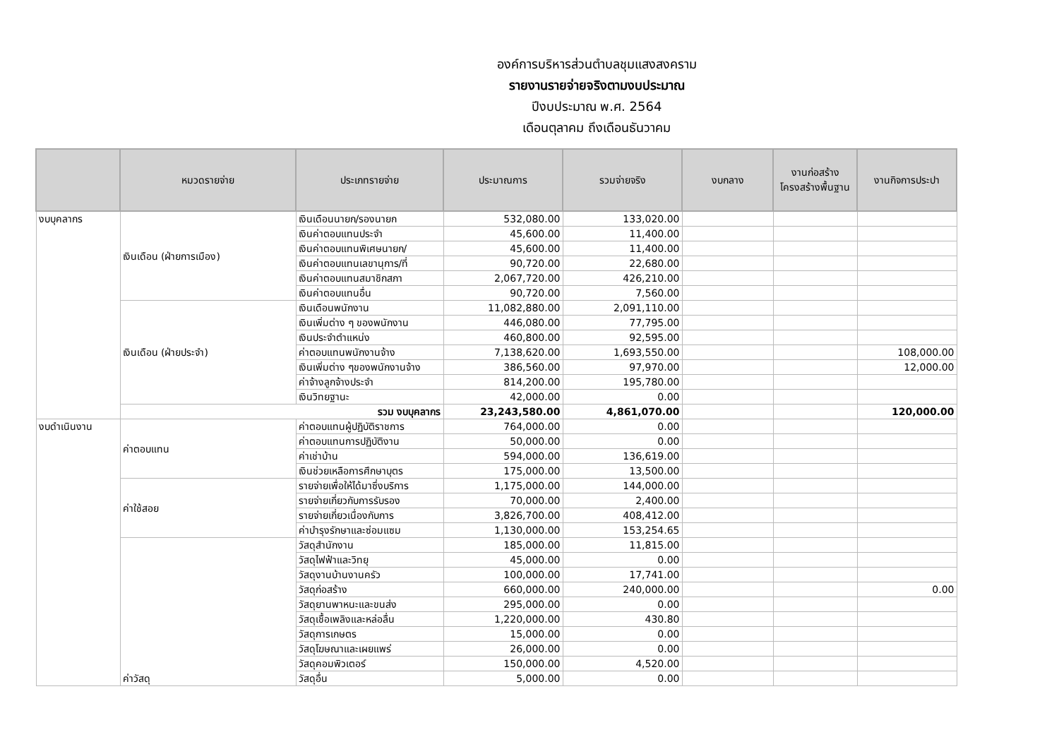องค์การบริหารส่วนตำบลชุมแสงสงคราม
รายงานรายจ่ายจริงตามงบประมาณ
ปีงบประมาณ พ.ศ. 2564
เดือนตุลาคม ถึงเดือนธันวาคม
| | หมวดรายจ่าย | ประเภทรายจ่าย | ประมาณการ | รวมจ่ายจริง | งบกลาง | งานก่อสร้าง โครงสร้างพื้นฐาน | งานกิจการประปา |
| --- | --- | --- | --- | --- | --- | --- | --- |
| งบบุคลากร | เงินเดือน (ฝ่ายการเมือง) | เงินเดือนนายก/รองนายก | 532,080.00 | 133,020.00 | | | |
| | | เงินค่าตอบแทนประจำ | 45,600.00 | 11,400.00 | | | |
| | | เงินค่าตอบแทนพิเศษนายก/ | 45,600.00 | 11,400.00 | | | |
| | | เงินค่าตอบแทนเลขานุการ/ที่ | 90,720.00 | 22,680.00 | | | |
| | | เงินค่าตอบแทนสมาชิกสภา | 2,067,720.00 | 426,210.00 | | | |
| | | เงินค่าตอบแทนอื่น | 90,720.00 | 7,560.00 | | | |
| | เงินเดือน (ฝ่ายประจำ) | เงินเดือนพนักงาน | 11,082,880.00 | 2,091,110.00 | | | |
| | | เงินเพิ่มต่าง ๆ ของพนักงาน | 446,080.00 | 77,795.00 | | | |
| | | เงินประจำตำแหน่ง | 460,800.00 | 92,595.00 | | | |
| | | ค่าตอบแทนพนักงานจ้าง | 7,138,620.00 | 1,693,550.00 | | | 108,000.00 |
| | | เงินเพิ่มต่าง ๆของพนักงานจ้าง | 386,560.00 | 97,970.00 | | | 12,000.00 |
| | | ค่าจ้างลูกจ้างประจำ | 814,200.00 | 195,780.00 | | | |
| | | เงินวิทยฐานะ | 42,000.00 | 0.00 | | | |
| | รวม งบบุคลากร | | 23,243,580.00 | 4,861,070.00 | | | 120,000.00 |
| งบดำเนินงาน | ค่าตอบแทน | ค่าตอบแทนผู้ปฏิบัติราชการ | 764,000.00 | 0.00 | | | |
| | | ค่าตอบแทนการปฏิบัติงาน | 50,000.00 | 0.00 | | | |
| | | ค่าเช่าบ้าน | 594,000.00 | 136,619.00 | | | |
| | | เงินช่วยเหลือการศึกษาบุตร | 175,000.00 | 13,500.00 | | | |
| | ค่าใช้สอย | รายจ่ายเพื่อให้ได้มาซึ่งบริการ | 1,175,000.00 | 144,000.00 | | | |
| | | รายจ่ายเกี่ยวกับการรับรอง | 70,000.00 | 2,400.00 | | | |
| | | รายจ่ายเกี่ยวเนื่องกับการ | 3,826,700.00 | 408,412.00 | | | |
| | | ค่าบำรุงรักษาและซ่อมแซม | 1,130,000.00 | 153,254.65 | | | |
| | ค่าวัสดุ | วัสดุสำนักงาน | 185,000.00 | 11,815.00 | | | |
| | | วัสดุไฟฟ้าและวิทยุ | 45,000.00 | 0.00 | | | |
| | | วัสดุงานบ้านงานครัว | 100,000.00 | 17,741.00 | | | |
| | | วัสดุก่อสร้าง | 660,000.00 | 240,000.00 | | | 0.00 |
| | | วัสดุยานพาหนะและขนส่ง | 295,000.00 | 0.00 | | | |
| | | วัสดุเชื้อเพลิงและหล่อลื่น | 1,220,000.00 | 430.80 | | | |
| | | วัสดุการเกษตร | 15,000.00 | 0.00 | | | |
| | | วัสดุโฆษณาและเผยแพร่ | 26,000.00 | 0.00 | | | |
| | | วัสดุคอมพิวเตอร์ | 150,000.00 | 4,520.00 | | | |
| | | วัสดุอื่น | 5,000.00 | 0.00 | | | |